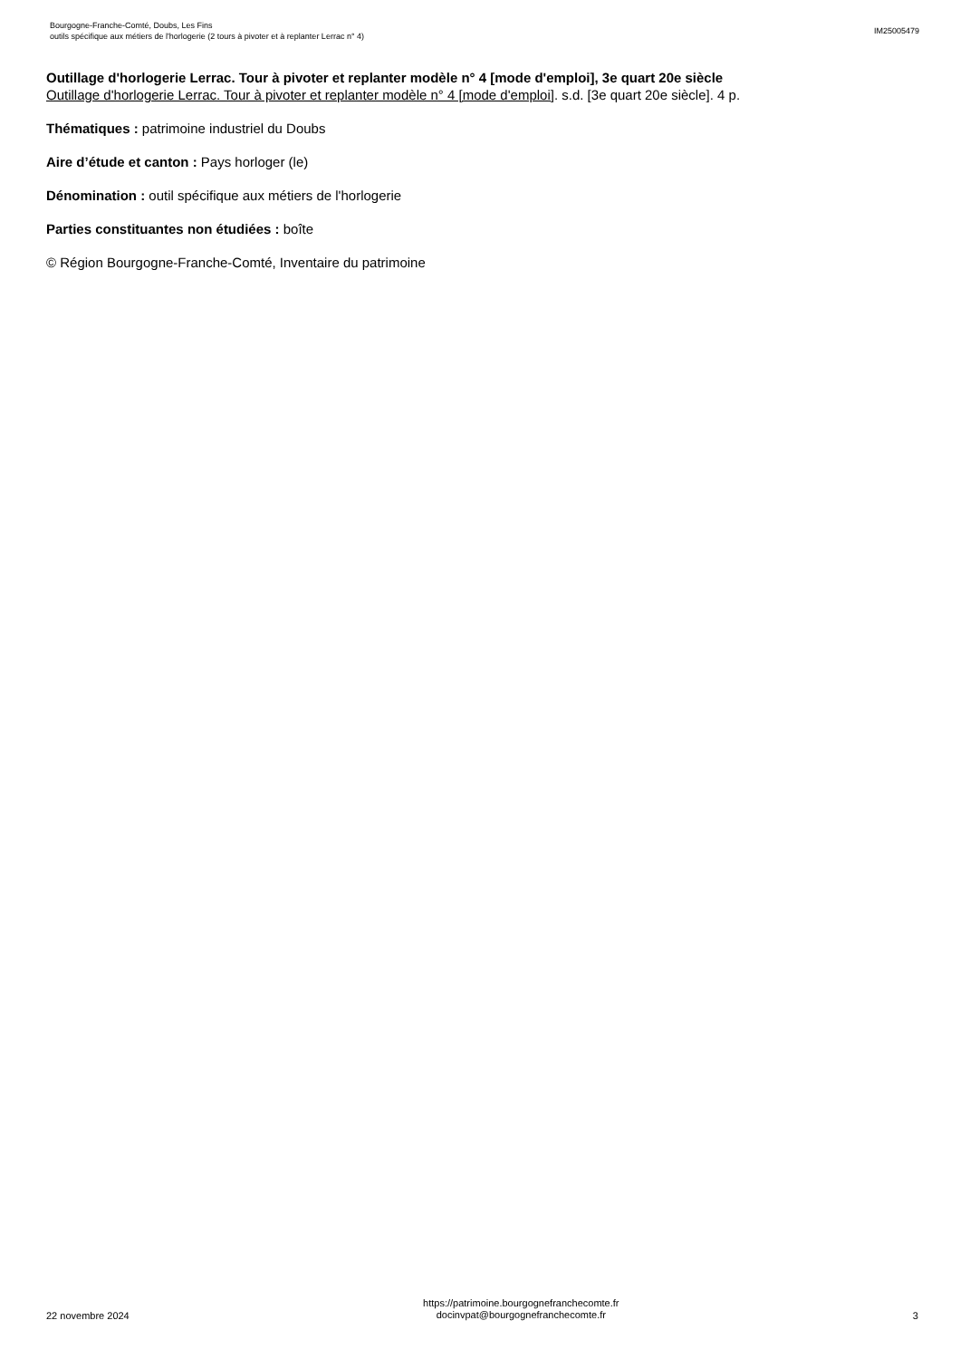Bourgogne-Franche-Comté, Doubs, Les Fins
outils spécifique aux métiers de l'horlogerie (2 tours à pivoter et à replanter Lerrac n° 4)
IM25005479
Outillage d'horlogerie Lerrac. Tour à pivoter et replanter modèle n° 4 [mode d'emploi], 3e quart 20e siècle
Outillage d'horlogerie Lerrac. Tour à pivoter et replanter modèle n° 4 [mode d'emploi]. s.d. [3e quart 20e siècle]. 4 p.
Thématiques : patrimoine industriel du Doubs
Aire d’étude et canton : Pays horloger (le)
Dénomination : outil spécifique aux métiers de l'horlogerie
Parties constituantes non étudiées : boîte
© Région Bourgogne-Franche-Comté, Inventaire du patrimoine
22 novembre 2024
https://patrimoine.bourgognefranchecomte.fr
docinvpat@bourgognefranchecomte.fr
3